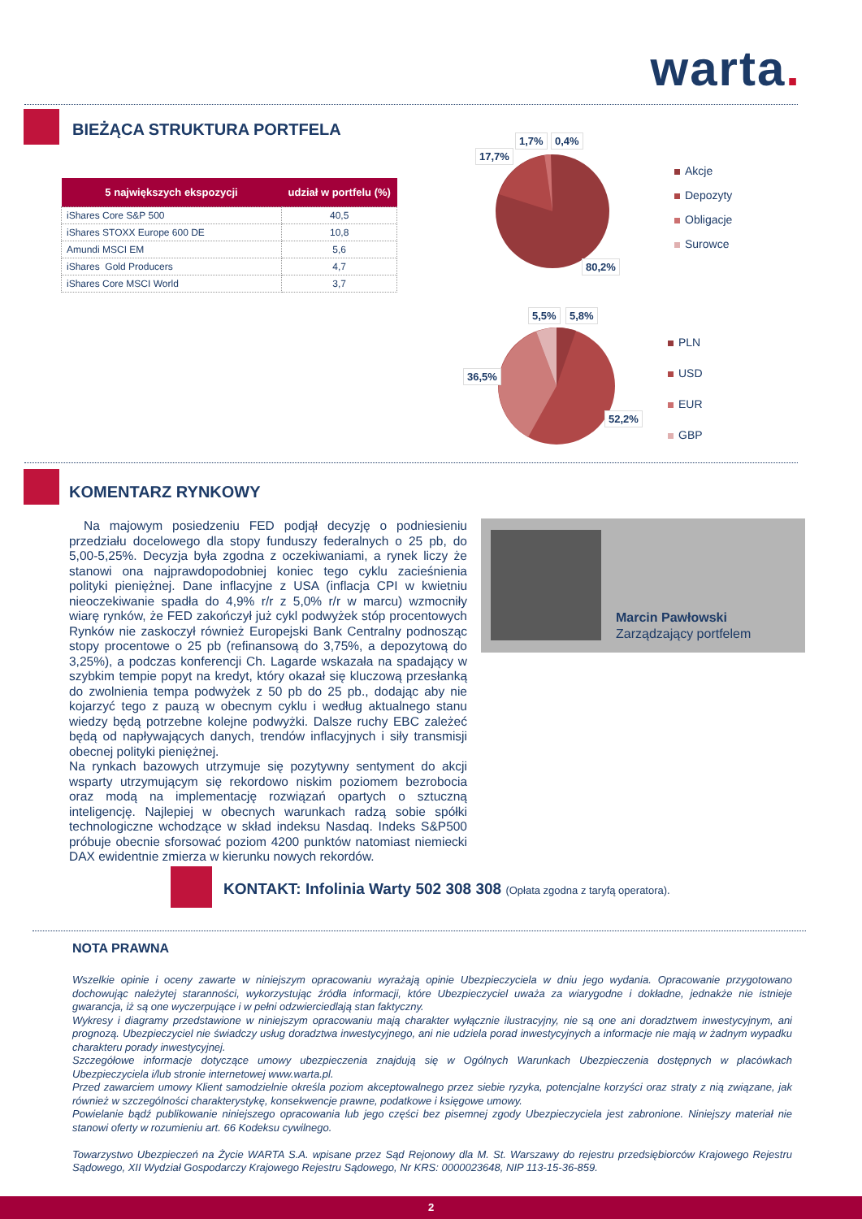warta.
BIEŻĄCA STRUKTURA PORTFELA
| 5 największych ekspozycji | udział w portfelu (%) |
| --- | --- |
| iShares Core S&P 500 | 40,5 |
| iShares STOXX Europe 600 DE | 10,8 |
| Amundi MSCI EM | 5,6 |
| iShares Gold Producers | 4,7 |
| iShares Core MSCI World | 3,7 |
17,7%
1,7% 0,4%
80,2%
Akcje
Depozyty
Obligacje
Surowce
5,5% 5,8%
36,5%
52,2%
PLN
USD
EUR
GBP
KOMENTARZ RYNKOWY
Na majowym posiedzeniu FED podjął decyzję o podniesieniu przedziału docelowego dla stopy funduszy federalnych o 25 pb, do 5,00-5,25%. Decyzja była zgodna z oczekiwaniami, a rynek liczy że stanowi ona najprawdopodobniej koniec tego cyklu zacieśnienia polityki pieniężnej. Dane inflacyjne z USA (inflacja CPI w kwietniu nieoczekiwanie spadła do 4,9% r/r z 5,0% r/r w marcu) wzmocniły wiarę rynków, że FED zakończył już cykl podwyżek stóp procentowych Rynków nie zaskoczył również Europejski Bank Centralny podnosząc stopy procentowe o 25 pb (refinansową do 3,75%, a depozytową do 3,25%), a podczas konferencji Ch. Lagarde wskazała na spadający w szybkim tempie popyt na kredyt, który okazał się kluczową przesłanką do zwolnienia tempa podwyżek z 50 pb do 25 pb., dodając aby nie kojarzyć tego z pauzą w obecnym cyklu i według aktualnego stanu wiedzy będą potrzebne kolejne podwyżki. Dalsze ruchy EBC zależeć będą od napływających danych, trendów inflacyjnych i siły transmisji obecnej polityki pieniężnej.
Na rynkach bazowych utrzymuje się pozytywny sentyment do akcji wsparty utrzymującym się rekordowo niskim poziomem bezrobocia oraz modą na implementację rozwiązań opartych o sztuczną inteligencję. Najlepiej w obecnych warunkach radzą sobie spółki technologiczne wchodzące w skład indeksu Nasdaq. Indeks S&P500 próbuje obecnie sforsować poziom 4200 punktów natomiast niemiecki DAX ewidentnie zmierza w kierunku nowych rekordów.
Marcin Pawłowski
Zarządzający portfelem
KONTAKT: Infolinia Warty 502 308 308 (Opłata zgodna z taryfą operatora).
NOTA PRAWNA
Wszelkie opinie i oceny zawarte w niniejszym opracowaniu wyrażają opinie Ubezpieczyciela w dniu jego wydania. Opracowanie przygotowano dochowując należytej staranności, wykorzystując źródła informacji, które Ubezpieczyciel uważa za wiarygodne i dokładne, jednakże nie istnieje gwarancja, iż są one wyczerpujące i w pełni odzwierciedlają stan faktyczny.
Wykresy i diagramy przedstawione w niniejszym opracowaniu mają charakter wyłącznie ilustracyjny, nie są one ani doradztwem inwestycyjnym, ani prognozą. Ubezpieczyciel nie świadczy usług doradztwa inwestycyjnego, ani nie udziela porad inwestycyjnych a informacje nie mają w żadnym wypadku charakteru porady inwestycyjnej.
Szczegółowe informacje dotyczące umowy ubezpieczenia znajdują się w Ogólnych Warunkach Ubezpieczenia dostępnych w placówkach Ubezpieczyciela i/lub stronie internetowej www.warta.pl.
Przed zawarciem umowy Klient samodzielnie określa poziom akceptowalnego przez siebie ryzyka, potencjalne korzyści oraz straty z nią związane, jak również w szczególności charakterystykę, konsekwencje prawne, podatkowe i księgowe umowy.
Powielanie bądź publikowanie niniejszego opracowania lub jego części bez pisemnej zgody Ubezpieczyciela jest zabronione. Niniejszy materiał nie stanowi oferty w rozumieniu art. 66 Kodeksu cywilnego.
Towarzystwo Ubezpieczeń na Życie WARTA S.A. wpisane przez Sąd Rejonowy dla M. St. Warszawy do rejestru przedsiębiorców Krajowego Rejestru Sądowego, XII Wydział Gospodarczy Krajowego Rejestru Sądowego, Nr KRS: 0000023648, NIP 113-15-36-859.
2